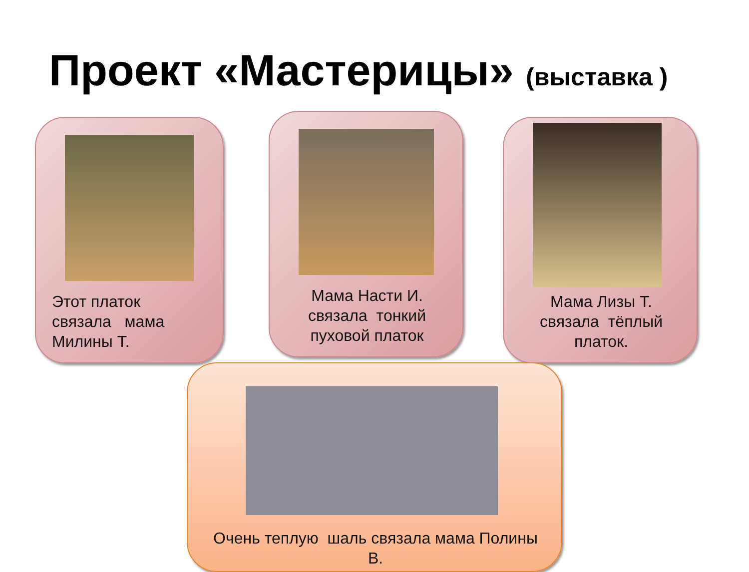Проект «Мастерицы» (выставка )
Этот платок
связала мама
Милины Т.
Мама Насти И.
связала тонкий
пуховой платок
Мама Лизы Т.
связала тёплый
платок.
Очень теплую шаль связала мама Полины
В.